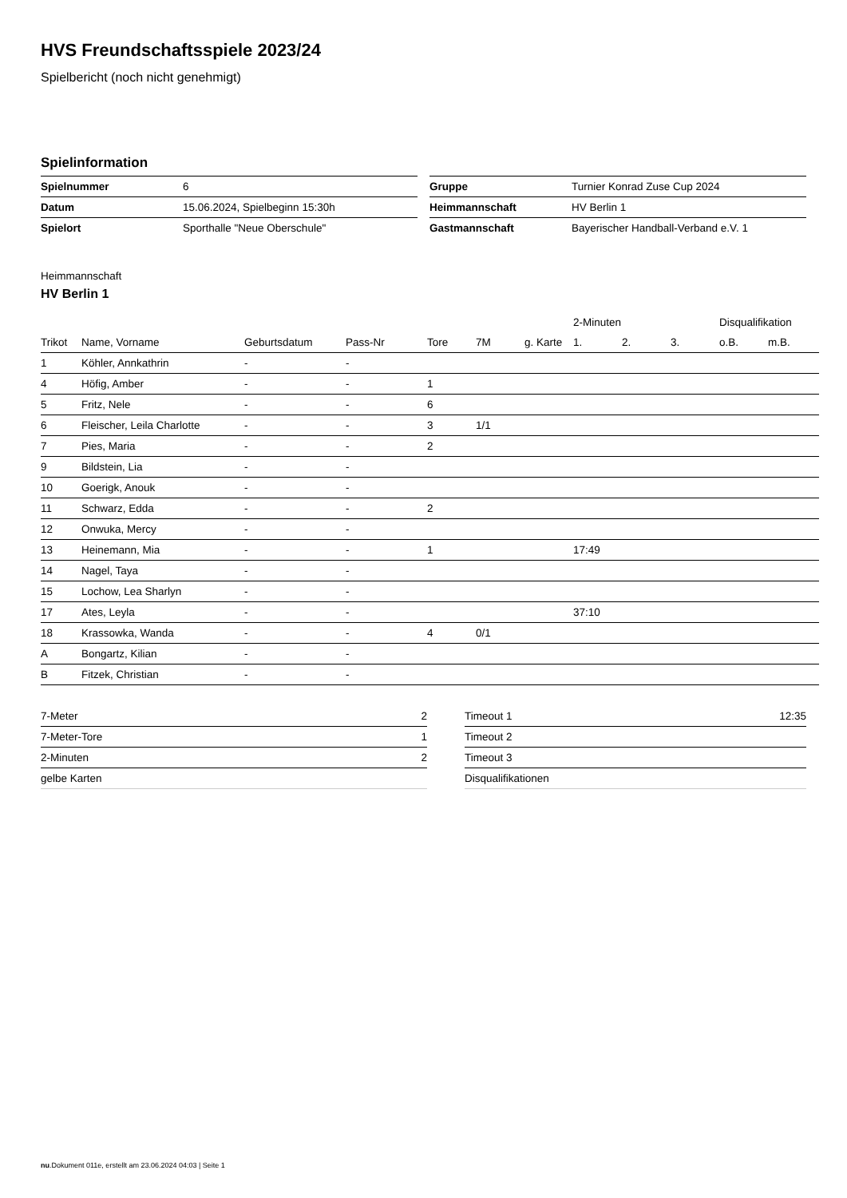HVS Freundschaftsspiele 2023/24
Spielbericht (noch nicht genehmigt)
Spielinformation
| Spielnummer | 6 |
| Datum | 15.06.2024, Spielbeginn 15:30h |
| Spielort | Sporthalle "Neue Oberschule" |
| Gruppe | Turnier Konrad Zuse Cup 2024 |
| Heimmannschaft | HV Berlin 1 |
| Gastmannschaft | Bayerischer Handball-Verband e.V. 1 |
Heimmannschaft
HV Berlin 1
| | | | | | | | 2-Minuten | | | Disqualifikation | |
| --- | --- | --- | --- | --- | --- | --- | --- | --- | --- | --- | --- |
| Trikot | Name, Vorname | Geburtsdatum | Pass-Nr | Tore | 7M | g. Karte | 1. | 2. | 3. | o.B. | m.B. |
| 1 | Köhler, Annkathrin | - | - | | | | | | | | |
| 4 | Höfig, Amber | - | - | 1 | | | | | | | |
| 5 | Fritz, Nele | - | - | 6 | | | | | | | |
| 6 | Fleischer, Leila Charlotte | - | - | 3 | 1/1 | | | | | | |
| 7 | Pies, Maria | - | - | 2 | | | | | | | |
| 9 | Bildstein, Lia | - | - | | | | | | | | |
| 10 | Goerigk, Anouk | - | - | | | | | | | | |
| 11 | Schwarz, Edda | - | - | 2 | | | | | | | |
| 12 | Onwuka, Mercy | - | - | | | | | | | | |
| 13 | Heinemann, Mia | - | - | 1 | | | 17:49 | | | | |
| 14 | Nagel, Taya | - | - | | | | | | | | |
| 15 | Lochow, Lea Sharlyn | - | - | | | | | | | | |
| 17 | Ates, Leyla | - | - | | | | 37:10 | | | | |
| 18 | Krassowka, Wanda | - | - | 4 | 0/1 | | | | | | |
| A | Bongartz, Kilian | - | - | | | | | | | | |
| B | Fitzek, Christian | - | - | | | | | | | | |
| 7-Meter | 2 |
| 7-Meter-Tore | 1 |
| 2-Minuten | 2 |
| gelbe Karten | |
| Timeout 1 | 12:35 |
| Timeout 2 | |
| Timeout 3 | |
| Disqualifikationen | |
nu.Dokument 011e, erstellt am 23.06.2024 04:03 | Seite 1